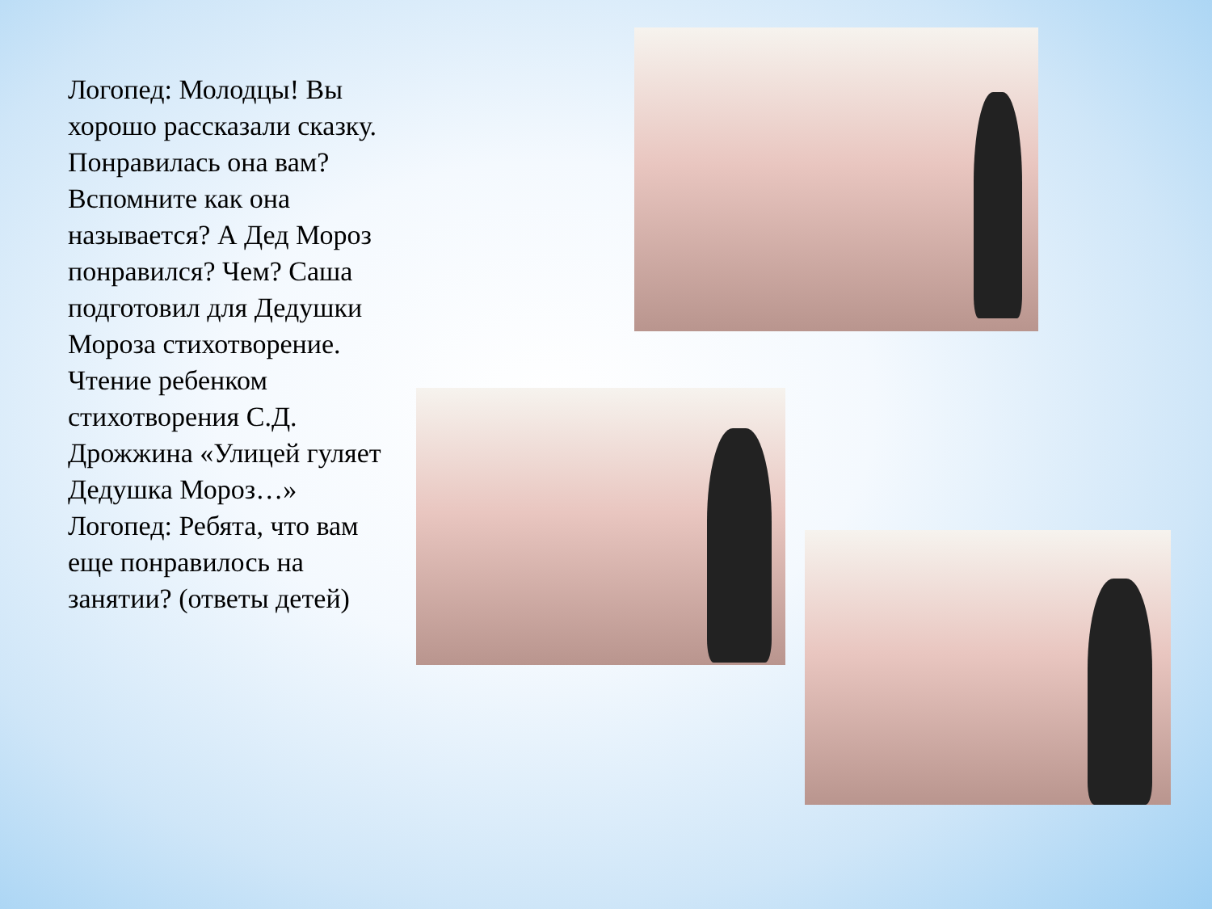Логопед: Молодцы! Вы хорошо рассказали сказку. Понравилась она вам? Вспомните как она называется? А Дед Мороз понравился? Чем? Саша подготовил для Дедушки Мороза стихотворение. Чтение ребенком стихотворения С.Д. Дрожжина «Улицей гуляет Дедушка Мороз…» Логопед: Ребята, что вам еще понравилось на занятии? (ответы детей)